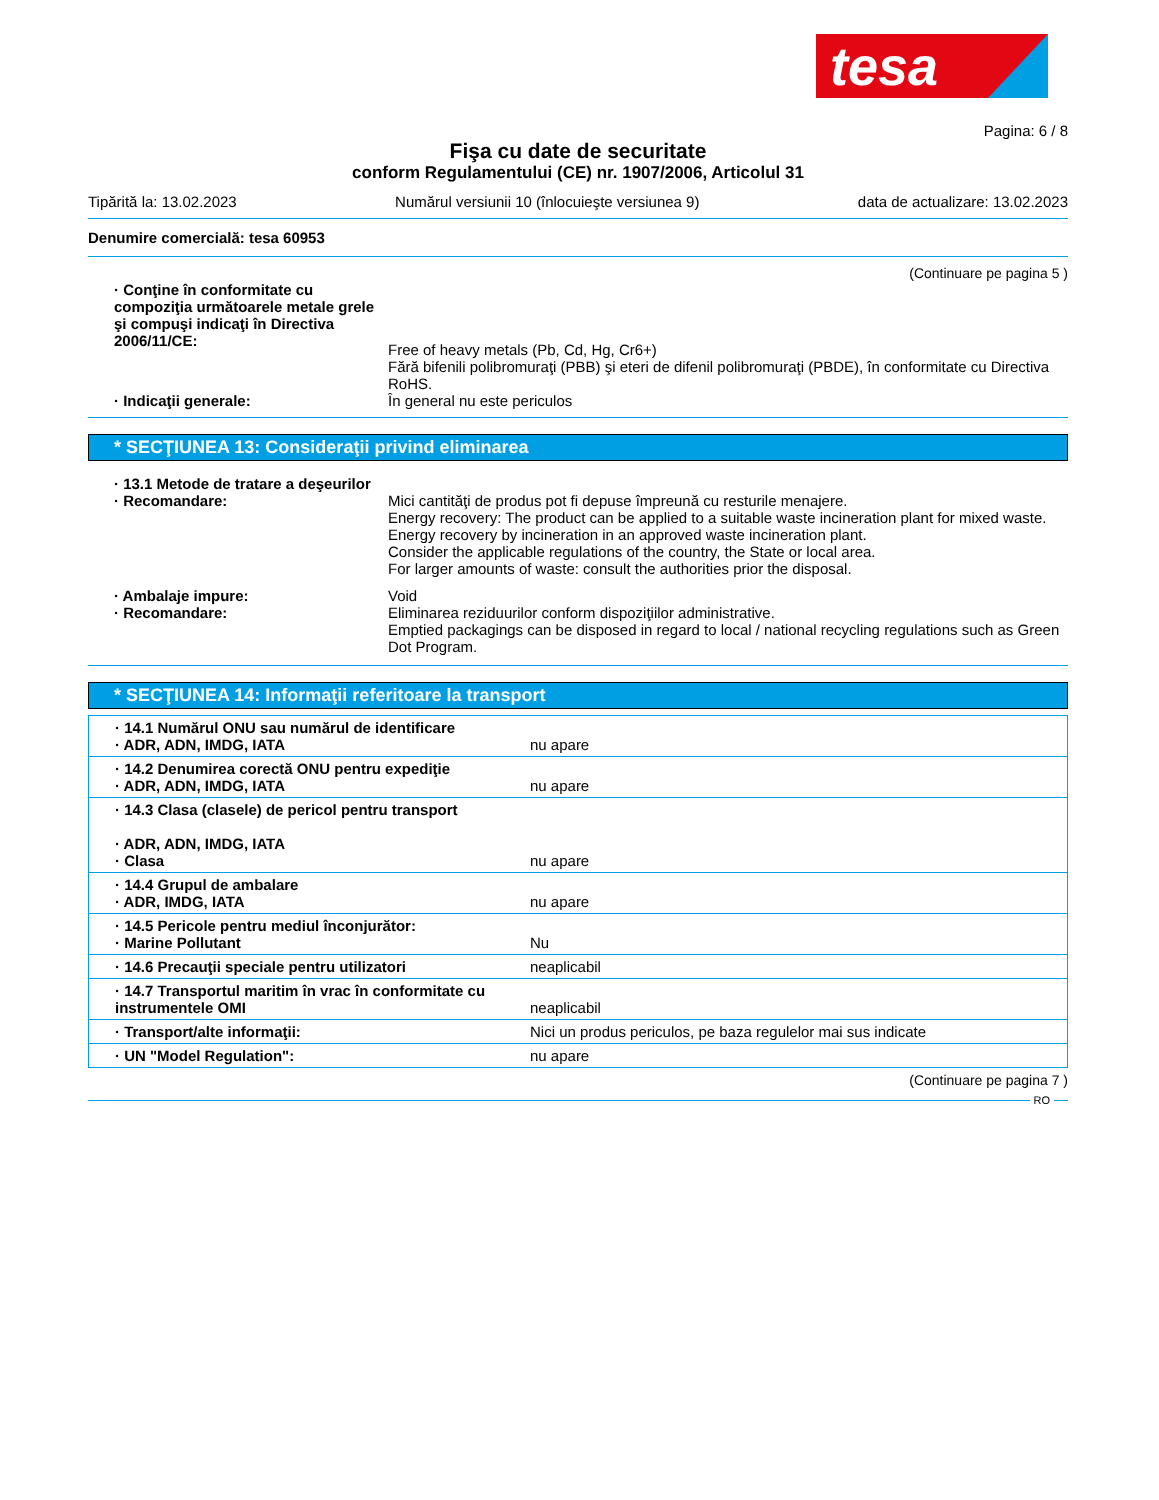tesa
Pagina: 6 / 8
Fişa cu date de securitate
conform Regulamentului (CE) nr. 1907/2006, Articolul 31
Tipărită la: 13.02.2023 Numărul versiunii 10 (înlocuieşte versiunea 9) data de actualizare: 13.02.2023
Denumire comercială: tesa 60953
(Continuare pe pagina 5 )
· Conţine în conformitate cu compoziţia următoarele metale grele şi compuşi indicaţi în Directiva 2006/11/CE:
Free of heavy metals (Pb, Cd, Hg, Cr6+)
Fără bifenili polibromuraţi (PBB) şi eteri de difenil polibromuraţi (PBDE), în conformitate cu Directiva RoHS.
· Indicaţii generale: În general nu este periculos
* SECŢIUNEA 13: Consideraţii privind eliminarea
· 13.1 Metode de tratare a deşeurilor
· Recomandare: Mici cantităţi de produs pot fi depuse împreună cu resturile menajere.
Energy recovery: The product can be applied to a suitable waste incineration plant for mixed waste.
Energy recovery by incineration in an approved waste incineration plant.
Consider the applicable regulations of the country, the State or local area.
For larger amounts of waste: consult the authorities prior the disposal.
· Ambalaje impure: Void
· Recomandare: Eliminarea reziduurilor conform dispoziţiilor administrative.
Emptied packagings can be disposed in regard to local / national recycling regulations such as Green Dot Program.
* SECŢIUNEA 14: Informaţii referitoare la transport
| · 14.1 Numărul ONU sau numărul de identificare · ADR, ADN, IMDG, IATA | nu apare |
| · 14.2 Denumirea corectă ONU pentru expediţie · ADR, ADN, IMDG, IATA | nu apare |
| · 14.3 Clasa (clasele) de pericol pentru transport · ADR, ADN, IMDG, IATA · Clasa | nu apare |
| · 14.4 Grupul de ambalare · ADR, IMDG, IATA | nu apare |
| · 14.5 Pericole pentru mediul înconjurător: · Marine Pollutant | Nu |
| · 14.6 Precauţii speciale pentru utilizatori | neaplicabil |
| · 14.7 Transportul maritim în vrac în conformitate cu instrumentele OMI | neaplicabil |
| · Transport/alte informaţii: | Nici un produs periculos, pe baza regulelor mai sus indicate |
| · UN "Model Regulation": | nu apare |
(Continuare pe pagina 7 )
RO